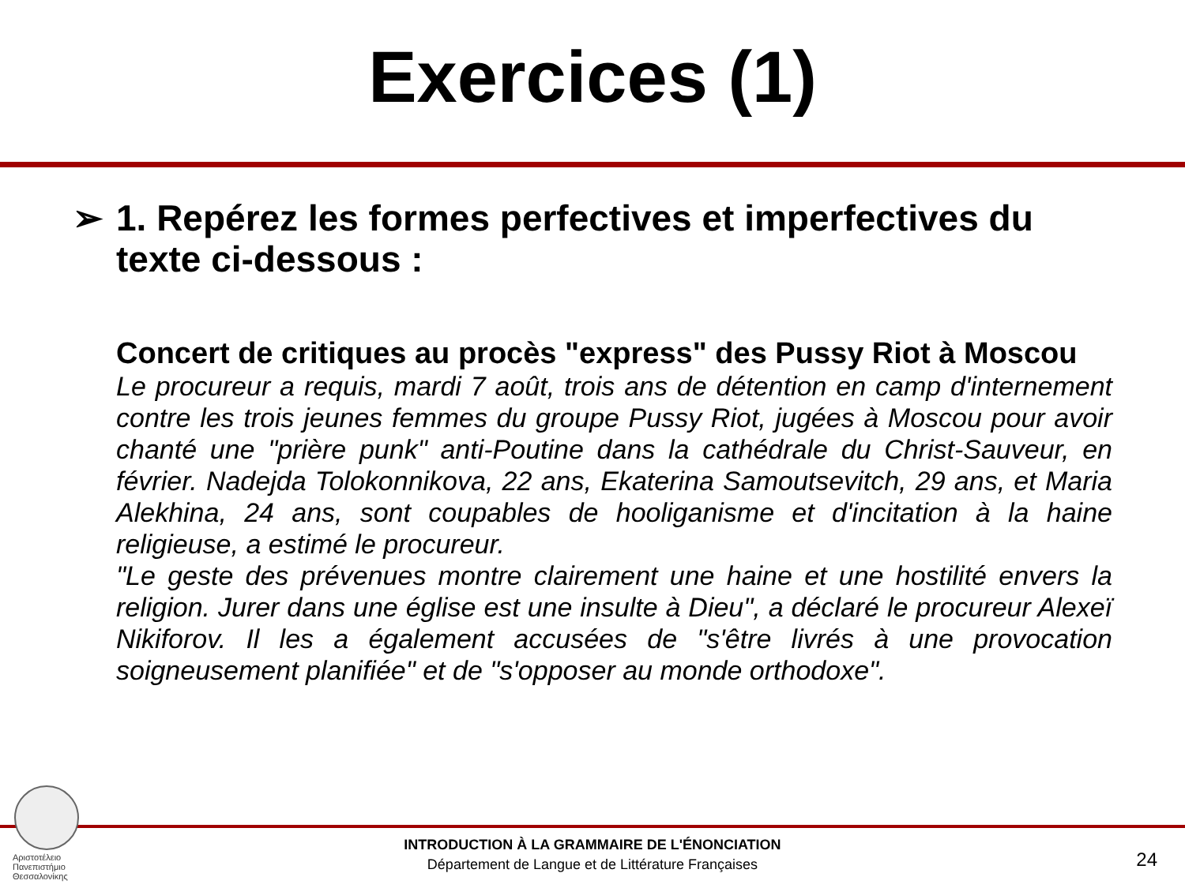Exercices (1)
➢ 1. Repérez les formes perfectives et imperfectives du texte ci-dessous :
Concert de critiques au procès "express" des Pussy Riot à Moscou
Le procureur a requis, mardi 7 août, trois ans de détention en camp d'internement contre les trois jeunes femmes du groupe Pussy Riot, jugées à Moscou pour avoir chanté une "prière punk" anti-Poutine dans la cathédrale du Christ-Sauveur, en février. Nadejda Tolokonnikova, 22 ans, Ekaterina Samoutsevitch, 29 ans, et Maria Alekhina, 24 ans, sont coupables de hooliganisme et d'incitation à la haine religieuse, a estimé le procureur.
"Le geste des prévenues montre clairement une haine et une hostilité envers la religion. Jurer dans une église est une insulte à Dieu", a déclaré le procureur Alexeï Nikiforov. Il les a également accusées de "s'être livrés à une provocation soigneusement planifiée" et de "s'opposer au monde orthodoxe".
Αριστοτέλειο
Πανεπιστήμιο
Θεσσαλονίκης
INTRODUCTION À LA GRAMMAIRE DE L'ÉNONCIATION
Département de Langue et de Littérature Françaises
24